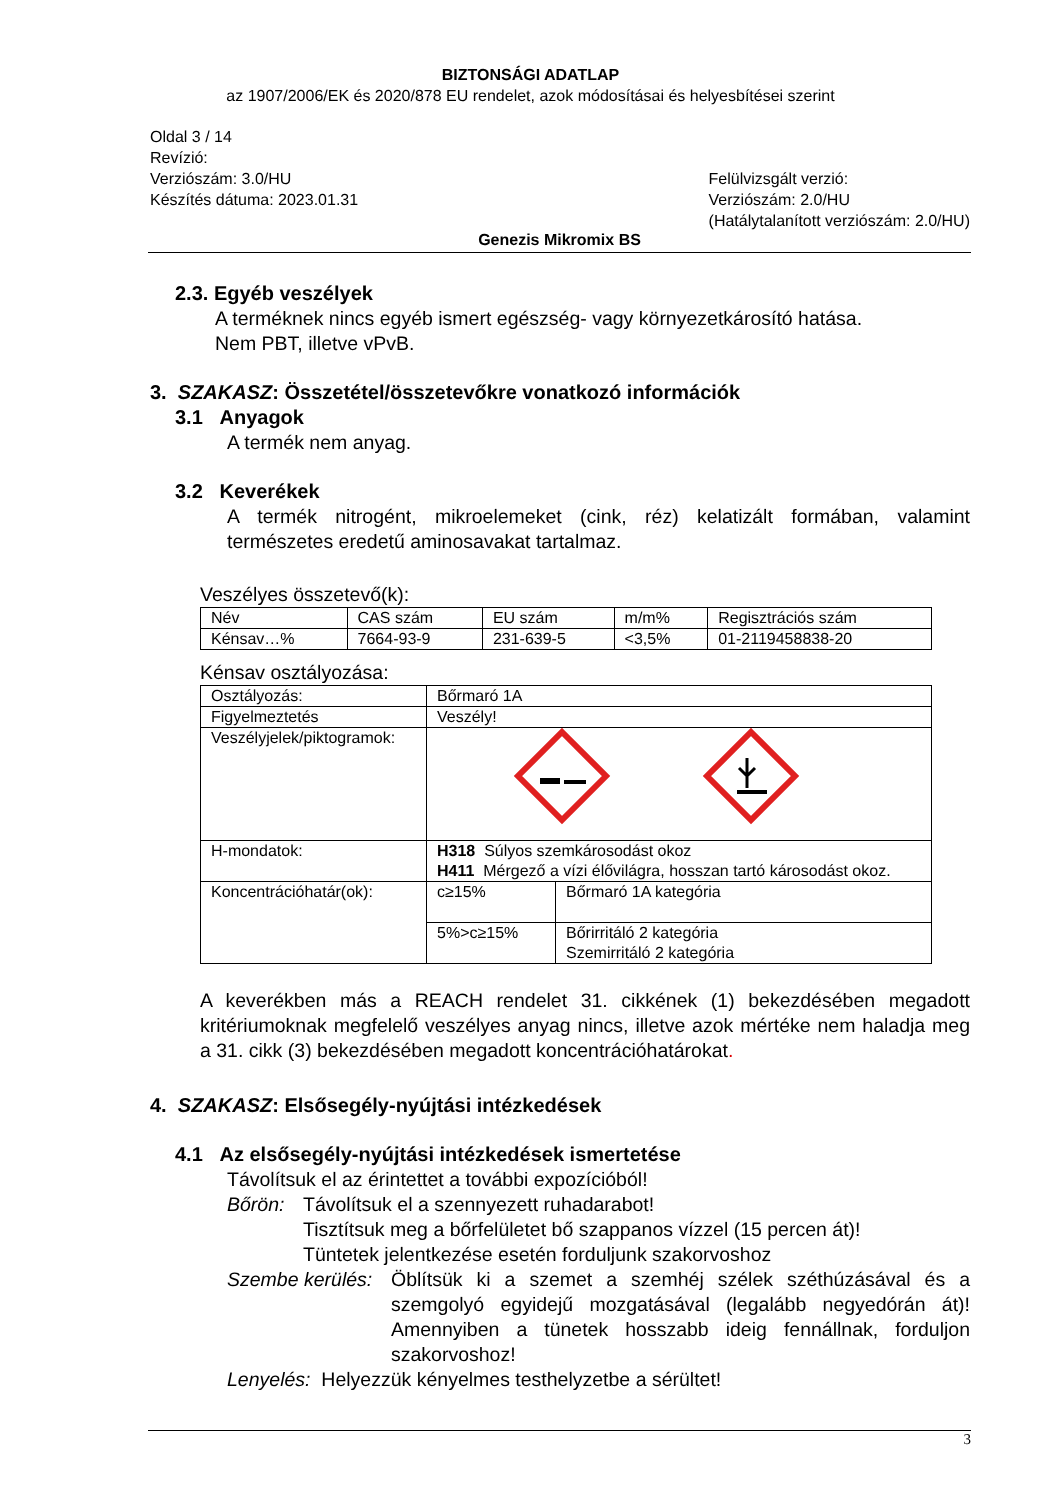BIZTONSÁGI ADATLAP
az 1907/2006/EK és 2020/878 EU rendelet, azok módosításai és helyesbítései szerint
Oldal 3 / 14
Revízió:
Verziószám: 3.0/HU
Készítés dátuma: 2023.01.31
Felülvizsgált verzió:
Verziószám: 2.0/HU
(Hatálytalanított verziószám: 2.0/HU)
Genezis Mikromix BS
2.3. Egyéb veszélyek
A terméknek nincs egyéb ismert egészség- vagy környezetkárosító hatása.
Nem PBT, illetve vPvB.
3. SZAKASZ: Összetétel/összetevőkre vonatkozó információk
3.1 Anyagok
A termék nem anyag.
3.2 Keverékek
A termék nitrogént, mikroelemeket (cink, réz) kelatizált formában, valamint természetes eredetű aminosavakat tartalmaz.
Veszélyes összetevő(k):
| Név | CAS szám | EU szám | m/m% | Regisztrációs szám |
| Kénsav…% | 7664-93-9 | 231-639-5 | <3,5% | 01-2119458838-20 |
Kénsav osztályozása:
| Osztályozás: | Bőrmaró 1A | |
| Figyelmeztetés | Veszély! | |
| Veszélyjelek/piktogramok: | | |
| H-mondatok: | H318 Súlyos szemkárosodást okoz H411 Mérgező a vízi élővilágra, hosszan tartó károsodást okoz. | |
| Koncentrációhatár(ok): | c≥15% | Bőrmaró 1A kategória |
| | 5%>c≥15% | Bőrirritáló 2 kategória Szemirritáló 2 kategória |
A keverékben más a REACH rendelet 31. cikkének (1) bekezdésében megadott kritériumoknak megfelelő veszélyes anyag nincs, illetve azok mértéke nem haladja meg a 31. cikk (3) bekezdésében megadott koncentrációhatárokat.
4. SZAKASZ: Elsősegély-nyújtási intézkedések
4.1 Az elsősegély-nyújtási intézkedések ismertetése
Távolítsuk el az érintettet a további expozícióból!
Bőrön: Távolítsuk el a szennyezett ruhadarabot!
Tisztítsuk meg a bőrfelületet bő szappanos vízzel (15 percen át)!
Tüntetek jelentkezése esetén forduljunk szakorvoshoz
Szembe kerülés:
Öblítsük ki a szemet a szemhéj szélek széthúzásával és a szemgolyó egyidejű mozgatásával (legalább negyedórán át)! Amennyiben a tünetek hosszabb ideig fennállnak, forduljon szakorvoshoz!
Lenyelés: Helyezzük kényelmes testhelyzetbe a sérültet!
3